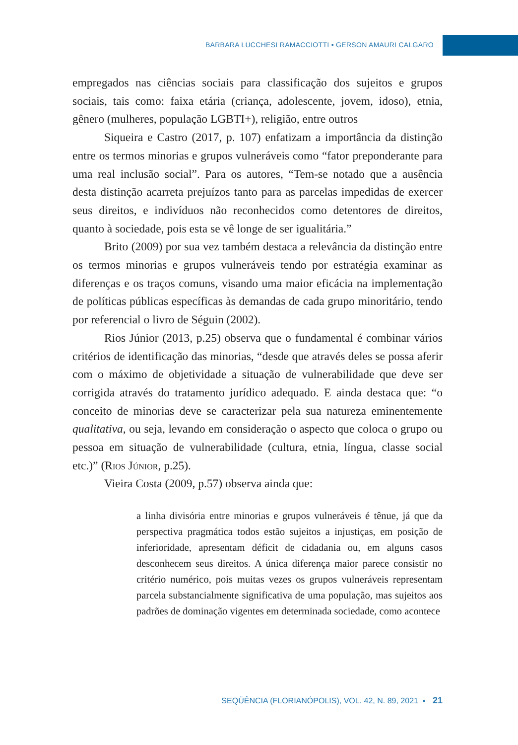BARBARA LUCCHESI RAMACCIOTTI ▪ GERSON AMAURI CALGARO
empregados nas ciências sociais para classificação dos sujeitos e grupos sociais, tais como: faixa etária (criança, adolescente, jovem, idoso), etnia, gênero (mulheres, população LGBTI+), religião, entre outros
Siqueira e Castro (2017, p. 107) enfatizam a importância da distinção entre os termos minorias e grupos vulneráveis como “fator preponderante para uma real inclusão social”. Para os autores, “Tem-se notado que a ausência desta distinção acarreta prejuízos tanto para as parcelas impedidas de exercer seus direitos, e indivíduos não reconhecidos como detentores de direitos, quanto à sociedade, pois esta se vê longe de ser igualitária.”
Brito (2009) por sua vez também destaca a relevância da distinção entre os termos minorias e grupos vulneráveis tendo por estratégia examinar as diferenças e os traços comuns, visando uma maior eficácia na implementação de políticas públicas específicas às demandas de cada grupo minoritário, tendo por referencial o livro de Séguin (2002).
Rios Júnior (2013, p.25) observa que o fundamental é combinar vários critérios de identificação das minorias, “desde que através deles se possa aferir com o máximo de objetividade a situação de vulnerabilidade que deve ser corrigida através do tratamento jurídico adequado. E ainda destaca que: “o conceito de minorias deve se caracterizar pela sua natureza eminentemente qualitativa, ou seja, levando em consideração o aspecto que coloca o grupo ou pessoa em situação de vulnerabilidade (cultura, etnia, língua, classe social etc.)” (Rios Júnior, p.25).
Vieira Costa (2009, p.57) observa ainda que:
a linha divisória entre minorias e grupos vulneráveis é tênue, já que da perspectiva pragmática todos estão sujeitos a injustiças, em posição de inferioridade, apresentam déficit de cidadania ou, em alguns casos desconhecem seus direitos. A única diferença maior parece consistir no critério numérico, pois muitas vezes os grupos vulneráveis representam parcela substancialmente significativa de uma população, mas sujeitos aos padrões de dominação vigentes em determinada sociedade, como acontece
SEQÜÊNCIA (FLORIANÓPOLIS), VOL. 42, N. 89, 2021 ▪ 21